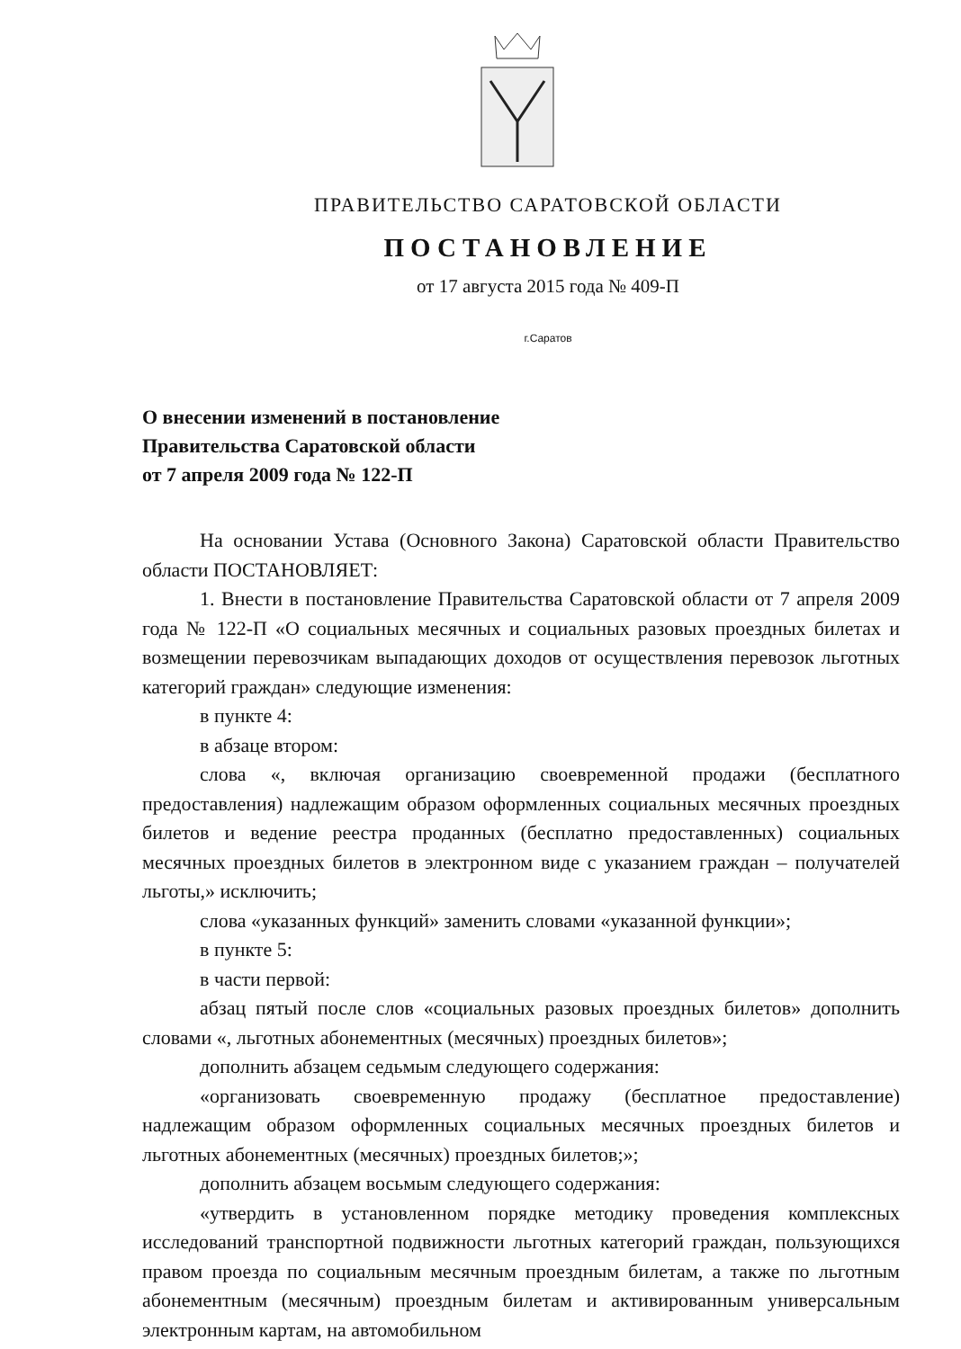ПРАВИТЕЛЬСТВО САРАТОВСКОЙ ОБЛАСТИ
ПОСТАНОВЛЕНИЕ
от 17 августа 2015 года № 409-П
г.Саратов
О внесении изменений в постановление
Правительства Саратовской области
от 7 апреля 2009 года № 122-П
На основании Устава (Основного Закона) Саратовской области Правительство области ПОСТАНОВЛЯЕТ:
1. Внести в постановление Правительства Саратовской области от 7 апреля 2009 года № 122-П «О социальных месячных и социальных разовых проездных билетах и возмещении перевозчикам выпадающих доходов от осуществления перевозок льготных категорий граждан» следующие изменения:
в пункте 4:
в абзаце втором:
слова «, включая организацию своевременной продажи (бесплатного предоставления) надлежащим образом оформленных социальных месячных проездных билетов и ведение реестра проданных (бесплатно предоставленных) социальных месячных проездных билетов в электронном виде с указанием граждан – получателей льготы,» исключить;
слова «указанных функций» заменить словами «указанной функции»;
в пункте 5:
в части первой:
абзац пятый после слов «социальных разовых проездных билетов» дополнить словами «, льготных абонементных (месячных) проездных билетов»;
дополнить абзацем седьмым следующего содержания:
«организовать своевременную продажу (бесплатное предоставление) надлежащим образом оформленных социальных месячных проездных билетов и льготных абонементных (месячных) проездных билетов;»;
дополнить абзацем восьмым следующего содержания:
«утвердить в установленном порядке методику проведения комплексных исследований транспортной подвижности льготных категорий граждан, пользующихся правом проезда по социальным месячным проездным билетам, а также по льготным абонементным (месячным) проездным билетам и активированным универсальным электронным картам, на автомобильном